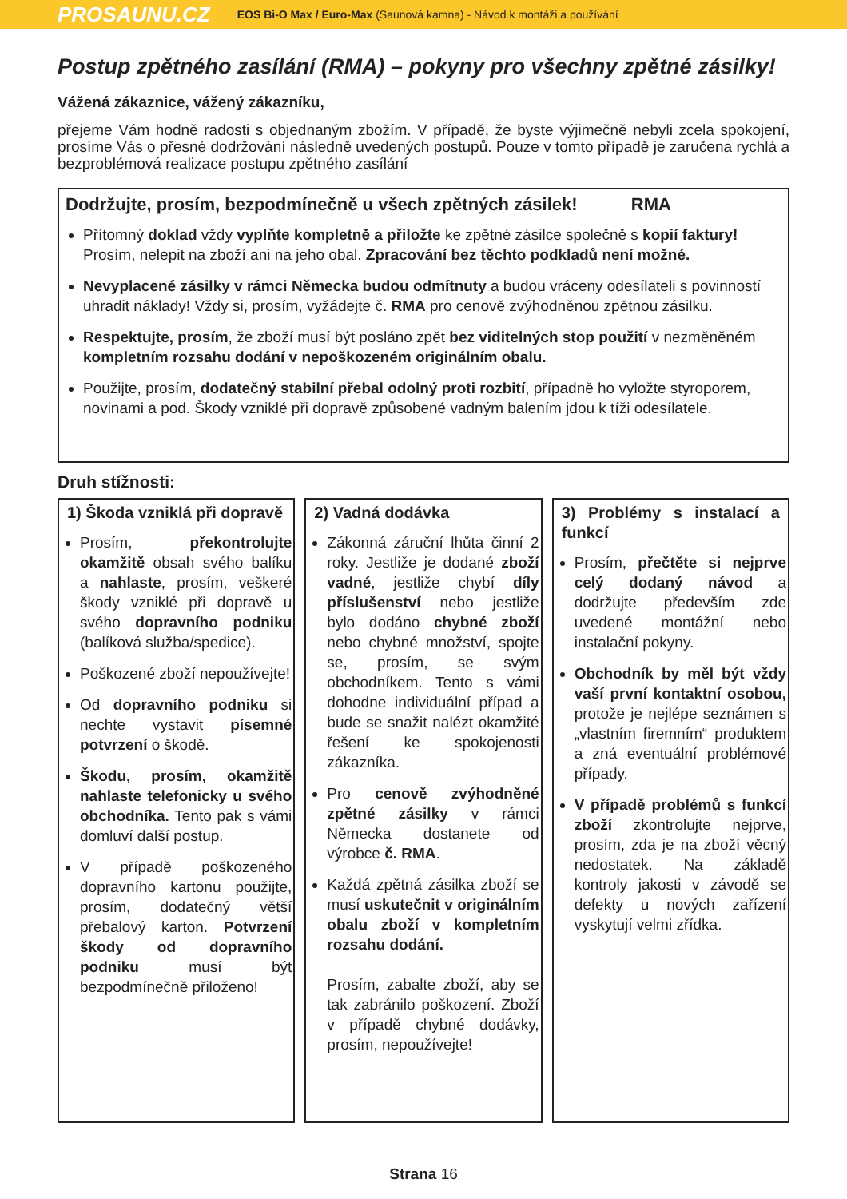PROSAUNU.CZ EOS Bi-O Max / Euro-Max (Saunová kamna) - Návod k montáži a používání
Postup zpětného zasílání (RMA) – pokyny pro všechny zpětné zásilky!
Vážená zákaznice, vážený zákazníku,
přejeme Vám hodně radosti s objednaným zbožím. V případě, že byste výjimečně nebyli zcela spokojení, prosíme Vás o přesné dodržování následně uvedených postupů. Pouze v tomto případě je zaručena rychlá a bezproblémová realizace postupu zpětného zasílání
Dodržujte, prosím, bezpodmínečně u všech zpětných zásilek! RMA
Přítomný doklad vždy vyplňte kompletně a přiložte ke zpětné zásilce společně s kopií faktury! Prosím, nelepit na zboží ani na jeho obal. Zpracování bez těchto podkladů není možné.
Nevyplacené zásilky v rámci Německa budou odmítnuty a budou vráceny odesílateli s povinností uhradit náklady! Vždy si, prosím, vyžádejte č. RMA pro cenově zvýhodněnou zpětnou zásilku.
Respektujte, prosím, že zboží musí být posláno zpět bez viditelných stop použití v nezměněném kompletním rozsahu dodání v nepoškozeném originálním obalu.
Použijte, prosím, dodatečný stabilní přebal odolný proti rozbití, případně ho vyložte styroporem, novinami a pod. Škody vzniklé při dopravě způsobené vadným balením jdou k tíži odesílatele.
Druh stížnosti:
1) Škoda vzniklá při dopravě
Prosím, překontrolujte okamžitě obsah svého balíku a nahlaste, prosím, veškeré škody vzniklé při dopravě u svého dopravního podniku (balíková služba/spedice).
Poškozené zboží nepoužívejte!
Od dopravního podniku si nechte vystavit písemné potvrzení o škodě.
Škodu, prosím, okamžitě nahlaste telefonicky u svého obchodníka. Tento pak s vámi domluví další postup.
V případě poškozeného dopravního kartonu použijte, prosím, dodatečný větší přebalový karton. Potvrzení škody od dopravního podniku musí být bezpodmínečně přiloženo!
2) Vadná dodávka
Zákonná záruční lhůta činní 2 roky. Jestliže je dodané zboží vadné, jestliže chybí díly příslušenství nebo jestliže bylo dodáno chybné zboží nebo chybné množství, spojte se, prosím, se svým obchodníkem. Tento s vámi dohodne individuální případ a bude se snažit nalézt okamžité řešení ke spokojenosti zákazníka.
Pro cenově zvýhodněné zpětné zásilky v rámci Německa dostanete od výrobce č. RMA.
Každá zpětná zásilka zboží se musí uskutečnit v originálním obalu zboží v kompletním rozsahu dodání.
Prosím, zabalte zboží, aby se tak zabránilo poškození. Zboží v případě chybné dodávky, prosím, nepoužívejte!
3) Problémy s instalací a funkcí
Prosím, přečtěte si nejprve celý dodaný návod a dodržujte především zde uvedené montážní nebo instalační pokyny.
Obchodník by měl být vždy vaší první kontaktní osobou, protože je nejlépe seznámen s „vlastním firemním“ produktem a zná eventuální problémové případy.
V případě problémů s funkcí zboží zkontrolujte nejprve, prosím, zda je na zboží věcný nedostatek. Na základě kontroly jakosti v závodě se defekty u nových zařízení vyskytují velmi zřídka.
Strana 16